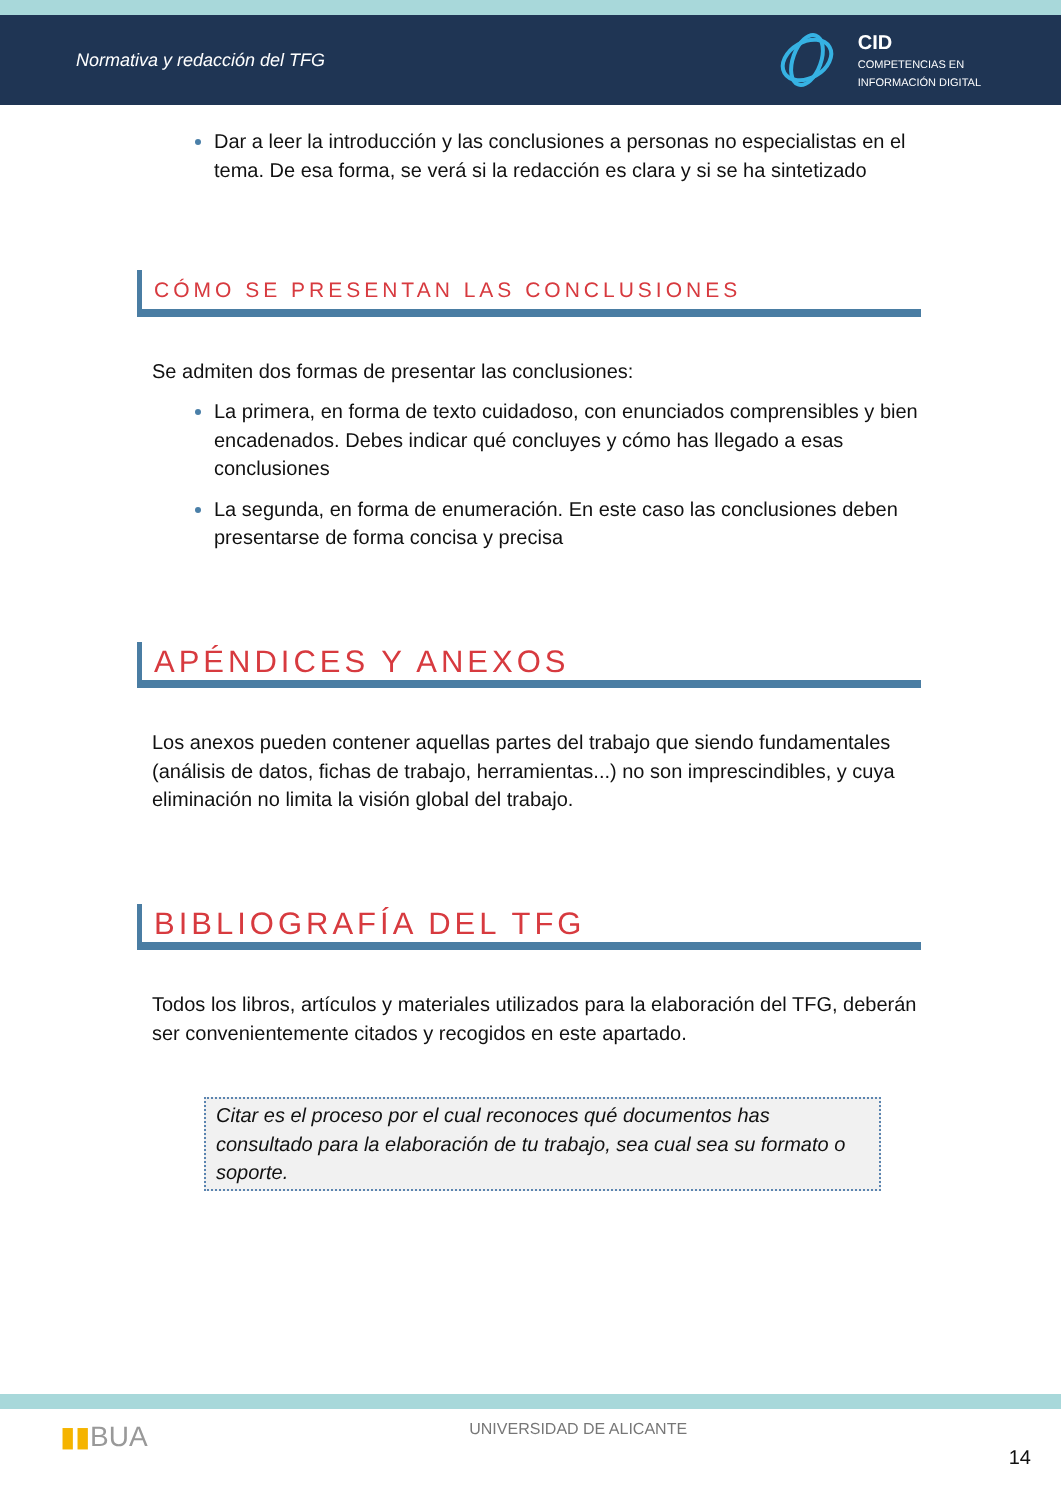Normativa y redacción del TFG
CID
COMPETENCIAS EN
INFORMACIÓN DIGITAL
Dar a leer la introducción y las conclusiones a personas no especialistas en el tema. De esa forma, se verá si la redacción es clara y si se ha sintetizado
CÓMO SE PRESENTAN LAS CONCLUSIONES
Se admiten dos formas de presentar las conclusiones:
La primera, en forma de texto cuidadoso, con enunciados comprensibles y bien encadenados. Debes indicar qué concluyes y cómo has llegado a esas conclusiones
La segunda, en forma de enumeración. En este caso las conclusiones deben presentarse de forma concisa y precisa
APÉNDICES Y ANEXOS
Los anexos pueden contener aquellas partes del trabajo que siendo fundamentales (análisis de datos, fichas de trabajo, herramientas...) no son imprescindibles, y cuya eliminación no limita la visión global del trabajo.
BIBLIOGRAFÍA DEL TFG
Todos los libros, artículos y materiales utilizados para la elaboración del TFG, deberán ser convenientemente citados y recogidos en este apartado.
Citar es el proceso por el cual reconoces qué documentos has consultado para la elaboración de tu trabajo, sea cual sea su formato o soporte.
▮▮BUA UNIVERSIDAD DE ALICANTE 14